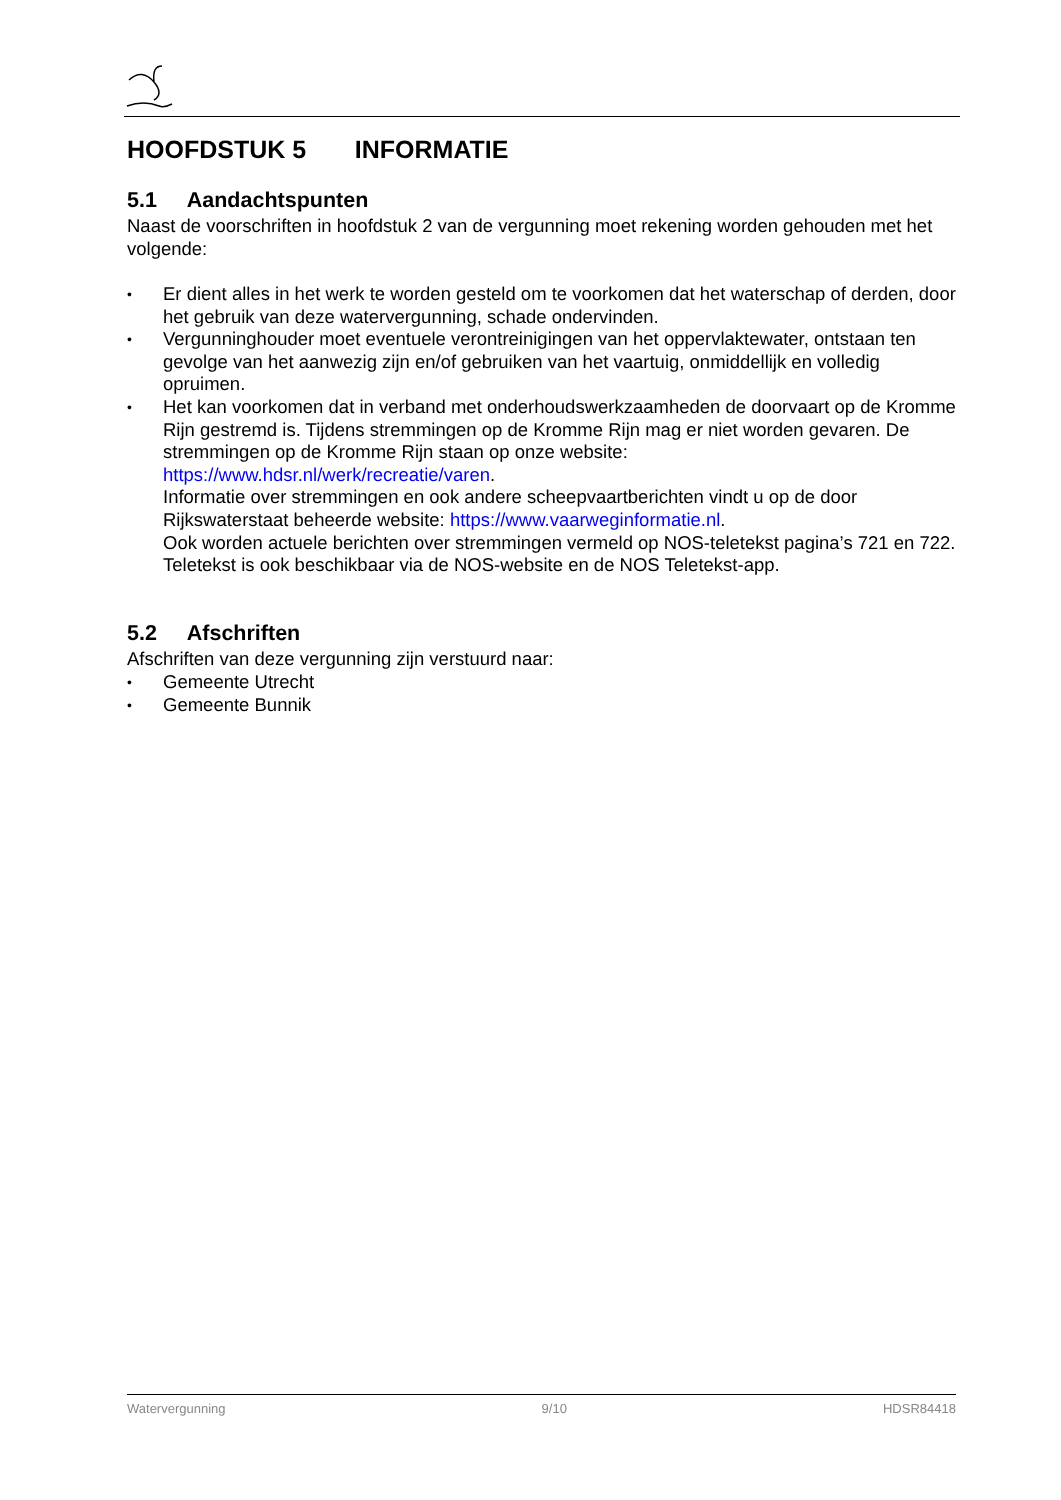HOOFDSTUK 5 INFORMATIE
5.1 Aandachtspunten
Naast de voorschriften in hoofdstuk 2 van de vergunning moet rekening worden gehouden met het volgende:
• Er dient alles in het werk te worden gesteld om te voorkomen dat het waterschap of derden, door het gebruik van deze watervergunning, schade ondervinden.
• Vergunninghouder moet eventuele verontreinigingen van het oppervlaktewater, ontstaan ten gevolge van het aanwezig zijn en/of gebruiken van het vaartuig, onmiddellijk en volledig opruimen.
• Het kan voorkomen dat in verband met onderhoudswerkzaamheden de doorvaart op de Kromme Rijn gestremd is. Tijdens stremmingen op de Kromme Rijn mag er niet worden gevaren. De stremmingen op de Kromme Rijn staan op onze website: https://www.hdsr.nl/werk/recreatie/varen.
Informatie over stremmingen en ook andere scheepvaartberichten vindt u op de door Rijkswaterstaat beheerde website: https://www.vaarweginformatie.nl.
Ook worden actuele berichten over stremmingen vermeld op NOS-teletekst pagina’s 721 en 722. Teletekst is ook beschikbaar via de NOS-website en de NOS Teletekst-app.
5.2 Afschriften
Afschriften van deze vergunning zijn verstuurd naar:
• Gemeente Utrecht
• Gemeente Bunnik
Watervergunning 9/10 HDSR84418